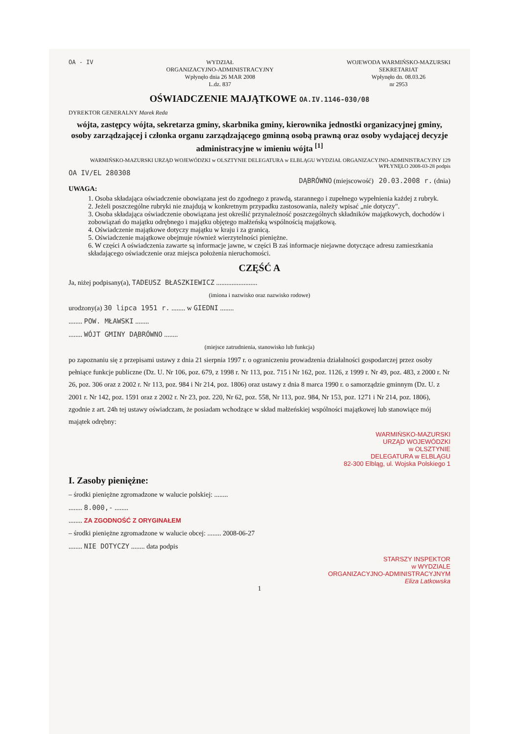OA - IV WYDZIAŁ
ORGANIZACYJNO-ADMINISTRACYJNY
Wpłynęło dnia 26 MAR 2008
L.dz. 837
WOJEWODA WARMIŃSKO-MAZURSKI
SEKRETARIAT
Wpłynęło dn. 08.03.26
nr 2953
OŚWIADCZENIE MAJĄTKOWE OA.IV.1146-030/08
DYREKTOR GENERALNY Marek Reda
wójta, zastępcy wójta, sekretarza gminy, skarbnika gminy, kierownika jednostki organizacyjnej gminy, osoby zarządzającej i członka organu zarządzającego gminną osobą prawną oraz osoby wydającej decyzje administracyjne w imieniu wójta <sup>[1]</sup>
WARMIŃSKO-MAZURSKI URZĄD WOJEWÓDZKI w OLSZTYNIE DELEGATURA w ELBLĄGU WYDZIAŁ ORGANIZACYJNO-ADMINISTRACYJNY 129
WPŁYNĘŁO 2008-03-28 podpis
OA IV/EL 280308
DĄBRÓWNO (miejscowość) 20.03.2008 r. (dnia)
UWAGA:
1. Osoba składająca oświadczenie obowiązana jest do zgodnego z prawdą, starannego i zupełnego wypełnienia każdej z rubryk.
2. Jeżeli poszczególne rubryki nie znajdują w konkretnym przypadku zastosowania, należy wpisać „nie dotyczy".
3. Osoba składająca oświadczenie obowiązana jest określić przynależność poszczególnych składników majątkowych, dochodów i zobowiązań do majątku odrębnego i majątku objętego małżeńską wspólnością majątkową.
4. Oświadczenie majątkowe dotyczy majątku w kraju i za granicą.
5. Oświadczenie majątkowe obejmuje również wierzytelności pieniężne.
6. W części A oświadczenia zawarte są informacje jawne, w części B zaś informacje niejawne dotyczące adresu zamieszkania składającego oświadczenie oraz miejsca położenia nieruchomości.
CZĘŚĆ A
Ja, niżej podpisany(a), TADEUSZ BŁASZKIEWICZ ........................
(imiona i nazwisko oraz nazwisko rodowe)
urodzony(a) 30 lipca 1951 r. ........ w GIEDNI ........
........ POW. MŁAWSKI ........
........ WÓJT GMINY DĄBRÓWNO ........
(miejsce zatrudnienia, stanowisko lub funkcja)
po zapoznaniu się z przepisami ustawy z dnia 21 sierpnia 1997 r. o ograniczeniu prowadzenia działalności gospodarczej przez osoby pełniące funkcje publiczne (Dz. U. Nr 106, poz. 679, z 1998 r. Nr 113, poz. 715 i Nr 162, poz. 1126, z 1999 r. Nr 49, poz. 483, z 2000 r. Nr 26, poz. 306 oraz z 2002 r. Nr 113, poz. 984 i Nr 214, poz. 1806) oraz ustawy z dnia 8 marca 1990 r. o samorządzie gminnym (Dz. U. z 2001 r. Nr 142, poz. 1591 oraz z 2002 r. Nr 23, poz. 220, Nr 62, poz. 558, Nr 113, poz. 984, Nr 153, poz. 1271 i Nr 214, poz. 1806), zgodnie z art. 24h tej ustawy oświadczam, że posiadam wchodzące w skład małżeńskiej wspólności majątkowej lub stanowiące mój majątek odrębny:
WARMIŃSKO-MAZURSKI
URZĄD WOJEWÓDZKI
w OLSZTYNIE
DELEGATURA w ELBLĄGU
82-300 Elbląg, ul. Wojska Polskiego 1
I. Zasoby pieniężne:
– środki pieniężne zgromadzone w walucie polskiej: ........
........ 8.000,- ........
........ ZA ZGODNOŚĆ Z ORYGINAŁEM
– środki pieniężne zgromadzone w walucie obcej: ........ 2008-06-27
........ NIE DOTYCZY ........ data podpis
STARSZY INSPEKTOR
w WYDZIALE
ORGANIZACYJNO-ADMINISTRACYJNYM
Eliza Latkowska
1